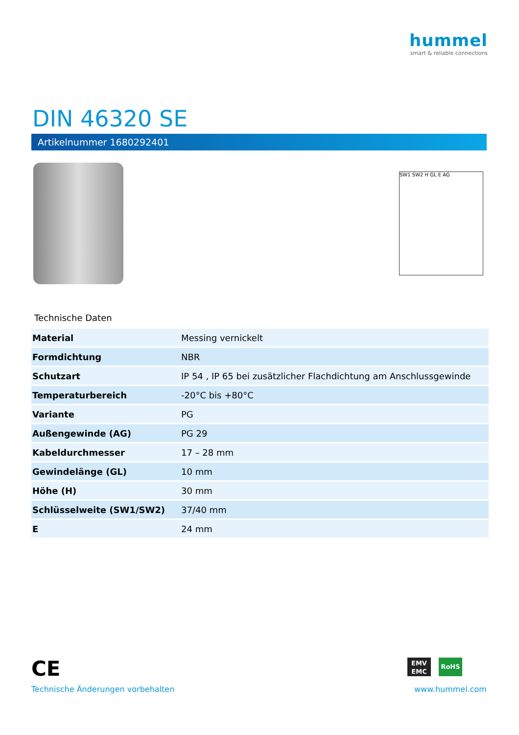hummel
smart & reliable connections
DIN 46320 SE
Artikelnummer 1680292401
SW1 SW2 H GL E AG
Technische Daten
| Material | Messing vernickelt |
| Formdichtung | NBR |
| Schutzart | IP 54 , IP 65 bei zusätzlicher Flachdichtung am Anschlussgewinde |
| Temperaturbereich | -20°C bis +80°C |
| Variante | PG |
| Außengewinde (AG) | PG 29 |
| Kabeldurchmesser | 17 – 28 mm |
| Gewindelänge (GL) | 10 mm |
| Höhe (H) | 30 mm |
| Schlüsselweite (SW1/SW2) | 37/40 mm |
| E | 24 mm |
CE
EMV EMC
RoHS
Technische Änderungen vorbehalten
www.hummel.com